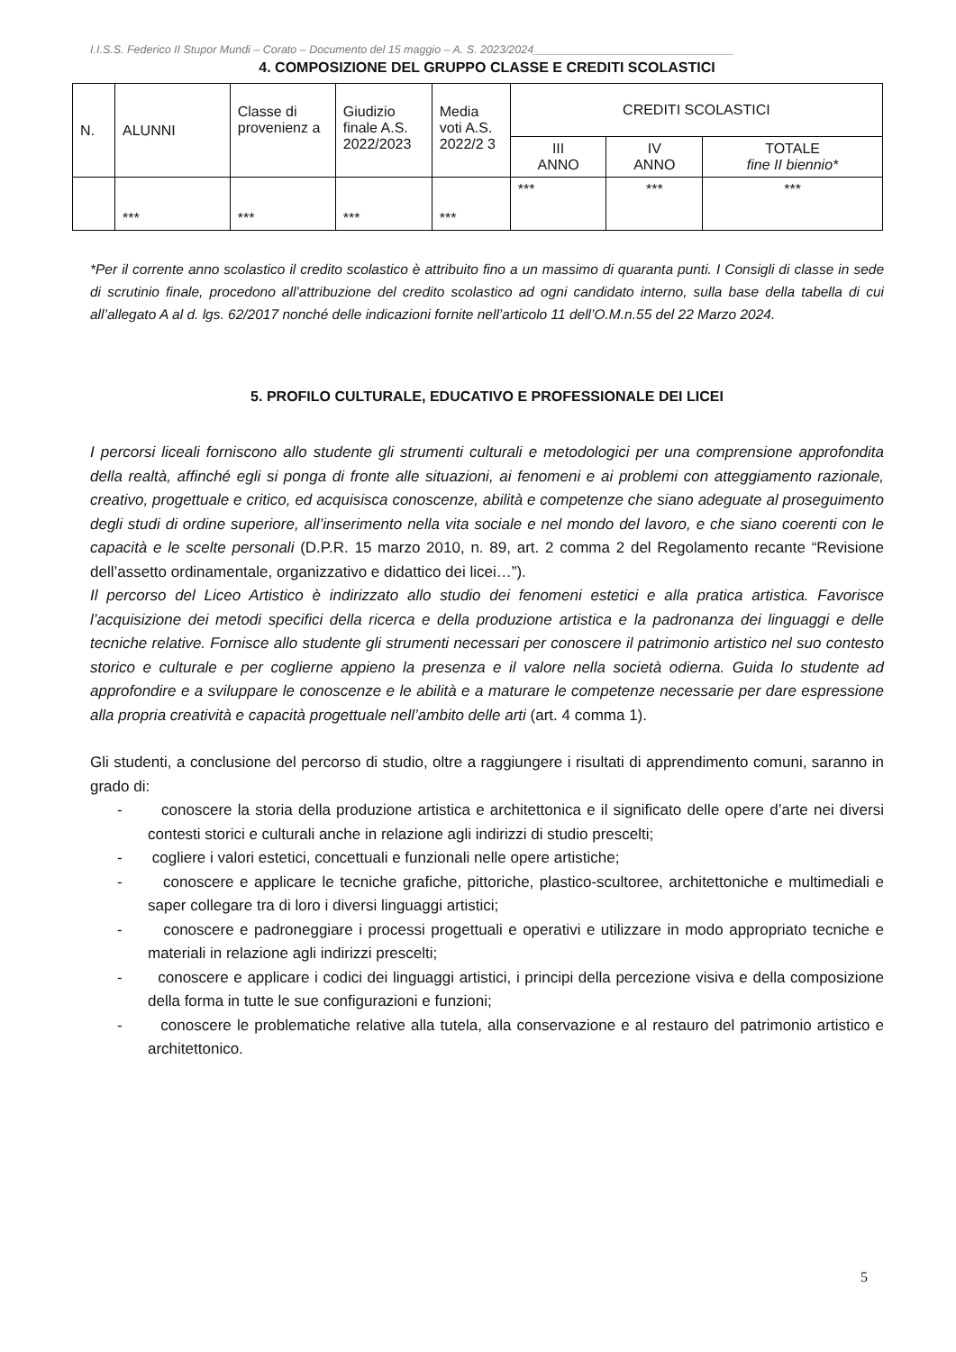I.I.S.S. Federico II Stupor Mundi – Corato – Documento del 15 maggio – A. S. 2023/2024________________________________
4. COMPOSIZIONE DEL GRUPPO CLASSE E CREDITI SCOLASTICI
| N. | ALUNNI | Classe di provenienz a | Giudizio finale A.S. 2022/2023 | Media voti A.S. 2022/2 3 | CREDITI SCOLASTICI | | |
| --- | --- | --- | --- | --- | --- | --- | --- |
| | | | | | III ANNO | IV ANNO | TOTALE fine II biennio* |
| | *** | *** | *** | *** | *** | *** | *** |
*Per il corrente anno scolastico il credito scolastico è attribuito fino a un massimo di quaranta punti. I Consigli di classe in sede di scrutinio finale, procedono all’attribuzione del credito scolastico ad ogni candidato interno, sulla base della tabella di cui all’allegato A al d. lgs. 62/2017 nonché delle indicazioni fornite nell’articolo 11 dell’O.M.n.55 del 22 Marzo 2024.
5. PROFILO CULTURALE, EDUCATIVO E PROFESSIONALE DEI LICEI
I percorsi liceali forniscono allo studente gli strumenti culturali e metodologici per una comprensione approfondita della realtà, affinché egli si ponga di fronte alle situazioni, ai fenomeni e ai problemi con atteggiamento razionale, creativo, progettuale e critico, ed acquisisca conoscenze, abilità e competenze che siano adeguate al proseguimento degli studi di ordine superiore, all’inserimento nella vita sociale e nel mondo del lavoro, e che siano coerenti con le capacità e le scelte personali (D.P.R. 15 marzo 2010, n. 89, art. 2 comma 2 del Regolamento recante “Revisione dell’assetto ordinamentale, organizzativo e didattico dei licei…”).
Il percorso del Liceo Artistico è indirizzato allo studio dei fenomeni estetici e alla pratica artistica. Favorisce l’acquisizione dei metodi specifici della ricerca e della produzione artistica e la padronanza dei linguaggi e delle tecniche relative. Fornisce allo studente gli strumenti necessari per conoscere il patrimonio artistico nel suo contesto storico e culturale e per coglierne appieno la presenza e il valore nella società odierna. Guida lo studente ad approfondire e a sviluppare le conoscenze e le abilità e a maturare le competenze necessarie per dare espressione alla propria creatività e capacità progettuale nell’ambito delle arti (art. 4 comma 1).
Gli studenti, a conclusione del percorso di studio, oltre a raggiungere i risultati di apprendimento comuni, saranno in grado di:
- conoscere la storia della produzione artistica e architettonica e il significato delle opere d’arte nei diversi contesti storici e culturali anche in relazione agli indirizzi di studio prescelti;
- cogliere i valori estetici, concettuali e funzionali nelle opere artistiche;
- conoscere e applicare le tecniche grafiche, pittoriche, plastico-scultoree, architettoniche e multimediali e saper collegare tra di loro i diversi linguaggi artistici;
- conoscere e padroneggiare i processi progettuali e operativi e utilizzare in modo appropriato tecniche e materiali in relazione agli indirizzi prescelti;
- conoscere e applicare i codici dei linguaggi artistici, i principi della percezione visiva e della composizione della forma in tutte le sue configurazioni e funzioni;
- conoscere le problematiche relative alla tutela, alla conservazione e al restauro del patrimonio artistico e architettonico.
5